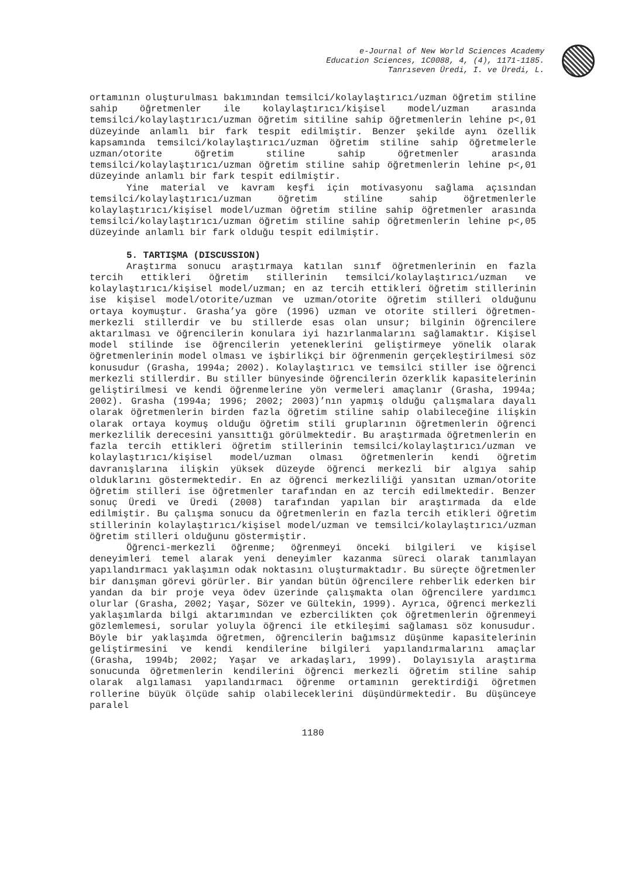e-Journal of New World Sciences Academy
Education Sciences, 1C0088, 4, (4), 1171-1185.
Tanrıseven Üredi, I. ve Üredi, L.
ortamının oluşturulması bakımından temsilci/kolaylaştırıcı/uzman öğretim stiline sahip öğretmenler ile kolaylaştırıcı/kişisel model/uzman arasında temsilci/kolaylaştırıcı/uzman öğretim sitiline sahip öğretmenlerin lehine p<,01 düzeyinde anlamlı bir fark tespit edilmiştir. Benzer şekilde aynı özellik kapsamında temsilci/kolaylaştırıcı/uzman öğretim stiline sahip öğretmelerle uzman/otorite öğretim stiline sahip öğretmenler arasında temsilci/kolaylaştırıcı/uzman öğretim stiline sahip öğretmenlerin lehine p<,01 düzeyinde anlamlı bir fark tespit edilmiştir.
Yine material ve kavram keşfi için motivasyonu sağlama açısından temsilci/kolaylaştırıcı/uzman öğretim stiline sahip öğretmenlerle kolaylaştırıcı/kişisel model/uzman öğretim stiline sahip öğretmenler arasında temsilci/kolaylaştırıcı/uzman öğretim stiline sahip öğretmenlerin lehine p<,05 düzeyinde anlamlı bir fark olduğu tespit edilmiştir.
5. TARTIŞMA (DISCUSSION)
Araştırma sonucu araştırmaya katılan sınıf öğretmenlerinin en fazla tercih ettikleri öğretim stillerinin temsilci/kolaylaştırıcı/uzman ve kolaylaştırıcı/kişisel model/uzman; en az tercih ettikleri öğretim stillerinin ise kişisel model/otorite/uzman ve uzman/otorite öğretim stilleri olduğunu ortaya koymuştur. Grasha’ya göre (1996) uzman ve otorite stilleri öğretmen-merkezli stillerdir ve bu stillerde esas olan unsur; bilginin öğrencilere aktarılması ve öğrencilerin konulara iyi hazırlanmalarını sağlamaktır. Kişisel model stilinde ise öğrencilerin yeteneklerini geliştirmeye yönelik olarak öğretmenlerinin model olması ve işbirlikçi bir öğrenmenin gerçekleştirilmesi söz konusudur (Grasha, 1994a; 2002). Kolaylaştırıcı ve temsilci stiller ise öğrenci merkezli stillerdir. Bu stiller bünyesinde öğrencilerin özerklik kapasitelerinin geliştirilmesi ve kendi öğrenmelerine yön vermeleri amaçlanır (Grasha, 1994a; 2002). Grasha (1994a; 1996; 2002; 2003)’nın yapmış olduğu çalışmalara dayalı olarak öğretmenlerin birden fazla öğretim stiline sahip olabileceğine ilişkin olarak ortaya koymuş olduğu öğretim stili gruplarının öğretmenlerin öğrenci merkezlilik derecesini yansıttığı görülmektedir. Bu araştırmada öğretmenlerin en fazla tercih ettikleri öğretim stillerinin temsilci/kolaylaştırıcı/uzman ve kolaylaştırıcı/kişisel model/uzman olması öğretmenlerin kendi öğretim davranışlarına ilişkin yüksek düzeyde öğrenci merkezli bir algıya sahip olduklarını göstermektedir. En az öğrenci merkezliliği yansıtan uzman/otorite öğretim stilleri ise öğretmenler tarafından en az tercih edilmektedir. Benzer sonuç Üredi ve Üredi (2008) tarafından yapılan bir araştırmada da elde edilmiştir. Bu çalışma sonucu da öğretmenlerin en fazla tercih etikleri öğretim stillerinin kolaylaştırıcı/kişisel model/uzman ve temsilci/kolaylaştırıcı/uzman öğretim stilleri olduğunu göstermiştir.
Öğrenci-merkezli öğrenme; öğrenmeyi önceki bilgileri ve kişisel deneyimleri temel alarak yeni deneyimler kazanma süreci olarak tanımlayan yapılandırmacı yaklaşımın odak noktasını oluşturmaktadır. Bu süreçte öğretmenler bir danışman görevi görürler. Bir yandan bütün öğrencilere rehberlik ederken bir yandan da bir proje veya ödev üzerinde çalışmakta olan öğrencilere yardımcı olurlar (Grasha, 2002; Yaşar, Sözer ve Gültekin, 1999). Ayrıca, öğrenci merkezli yaklaşımlarda bilgi aktarımından ve ezbercilikten çok öğretmenlerin öğrenmeyi gözlemlemesi, sorular yoluyla öğrenci ile etkileşimi sağlaması söz konusudur. Böyle bir yaklaşımda öğretmen, öğrencilerin bağımsız düşünme kapasitelerinin geliştirmesini ve kendi kendilerine bilgileri yapılandırmalarını amaçlar (Grasha, 1994b; 2002; Yaşar ve arkadaşları, 1999). Dolayısıyla araştırma sonucunda öğretmenlerin kendilerini öğrenci merkezli öğretim stiline sahip olarak algılaması yapılandırmacı öğrenme ortamının gerektirdiği öğretmen rollerine büyük ölçüde sahip olabileceklerini düşündürmektedir. Bu düşünceye paralel
1180